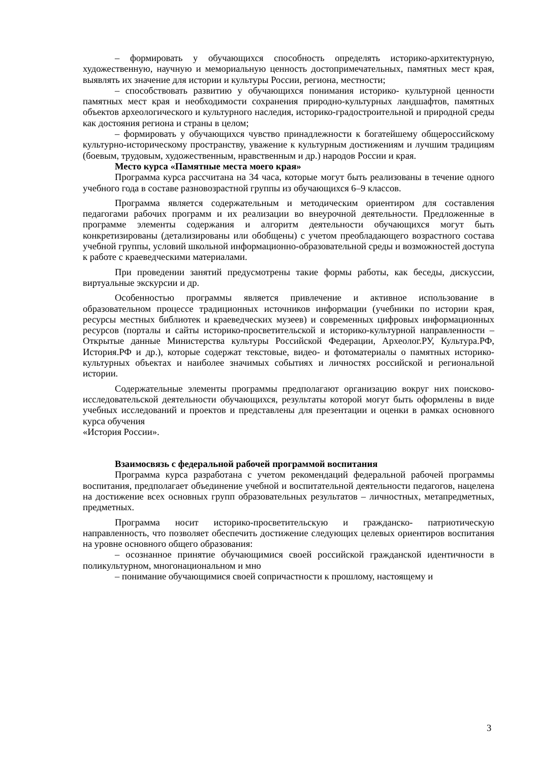– формировать у обучающихся способность определять историко-архитектурную, художественную, научную и мемориальную ценность достопримечательных, памятных мест края, выявлять их значение для истории и культуры России, региона, местности;
– способствовать развитию у обучающихся понимания историко- культурной ценности памятных мест края и необходимости сохранения природно-культурных ландшафтов, памятных объектов археологического и культурного наследия, историко-градостроительной и природной среды как достояния региона и страны в целом;
– формировать у обучающихся чувство принадлежности к богатейшему общероссийскому культурно-историческому пространству, уважение к культурным достижениям и лучшим традициям (боевым, трудовым, художественным, нравственным и др.) народов России и края.
Место курса «Памятные места моего края»
Программа курса рассчитана на 34 часа, которые могут быть реализованы в течение одного учебного года в составе разновозрастной группы из обучающихся 6–9 классов.
Программа является содержательным и методическим ориентиром для составления педагогами рабочих программ и их реализации во внеурочной деятельности. Предложенные в программе элементы содержания и алгоритм деятельности обучающихся могут быть конкретизированы (детализированы или обобщены) с учетом преобладающего возрастного состава учебной группы, условий школьной информационно-образовательной среды и возможностей доступа к работе с краеведческими материалами.
При проведении занятий предусмотрены такие формы работы, как беседы, дискуссии, виртуальные экскурсии и др.
Особенностью программы является привлечение и активное использование в образовательном процессе традиционных источников информации (учебники по истории края, ресурсы местных библиотек и краеведческих музеев) и современных цифровых информационных ресурсов (порталы и сайты историко-просветительской и историко-культурной направленности – Открытые данные Министерства культуры Российской Федерации, Археолог.РУ, Культура.РФ, История.РФ и др.), которые содержат текстовые, видео- и фотоматериалы о памятных историко-культурных объектах и наиболее значимых событиях и личностях российской и региональной истории.
Содержательные элементы программы предполагают организацию вокруг них поисково-исследовательской деятельности обучающихся, результаты которой могут быть оформлены в виде учебных исследований и проектов и представлены для презентации и оценки в рамках основного курса обучения
«История России».
Взаимосвязь с федеральной рабочей программой воспитания
Программа курса разработана с учетом рекомендаций федеральной рабочей программы воспитания, предполагает объединение учебной и воспитательной деятельности педагогов, нацелена на достижение всех основных групп образовательных результатов – личностных, метапредметных, предметных.
Программа носит историко-просветительскую и гражданско- патриотическую направленность, что позволяет обеспечить достижение следующих целевых ориентиров воспитания на уровне основного общего образования:
– осознанное принятие обучающимися своей российской гражданской идентичности в поликультурном, многонациональном и мно
– понимание обучающимися своей сопричастности к прошлому, настоящему и
3